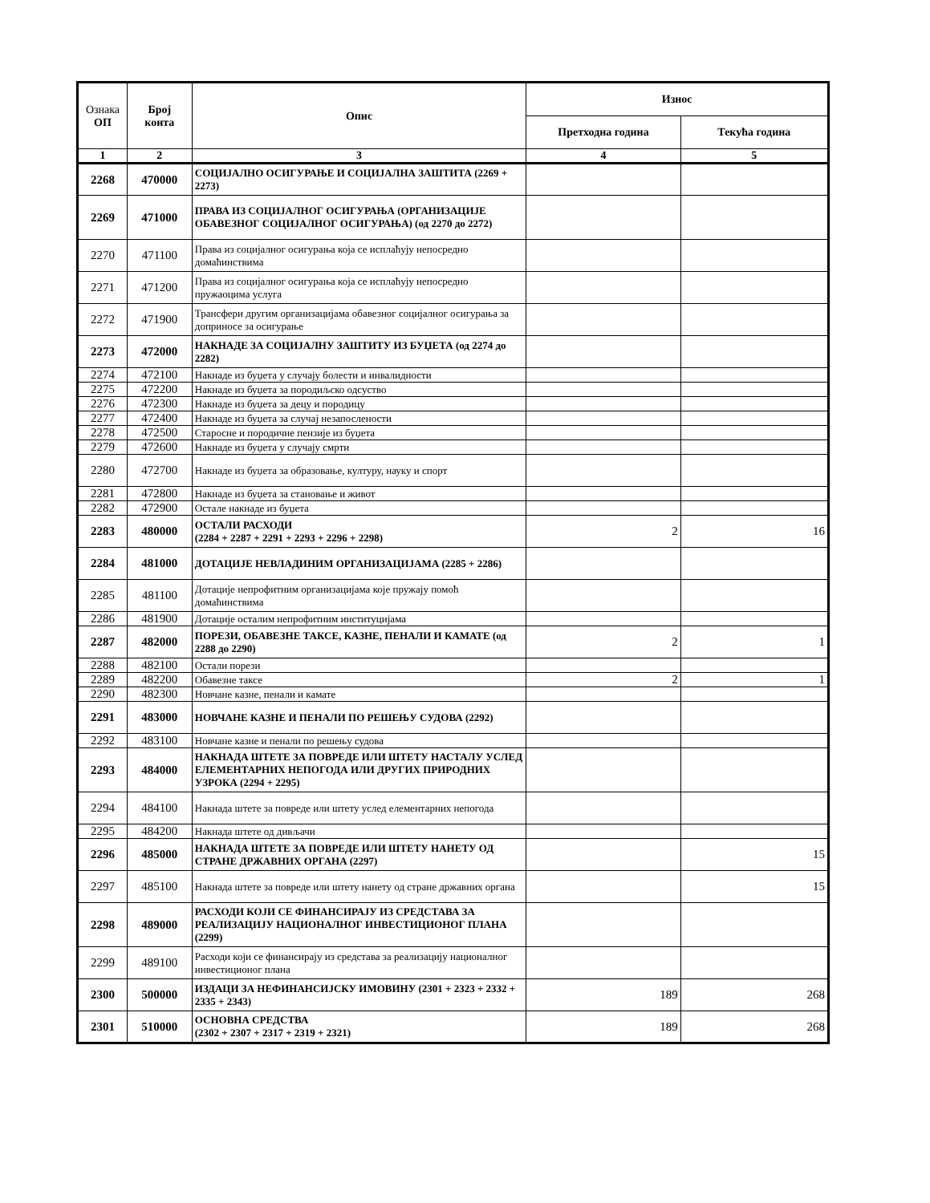| Ознака ОП | Број конта | Опис | Износ | |
| --- | --- | --- | --- | --- |
| | | | Претходна година | Текућа година |
| 1 | 2 | 3 | 4 | 5 |
| 2268 | 470000 | СОЦИЈАЛНО ОСИГУРАЊЕ И СОЦИЈАЛНА ЗАШТИТА (2269 + 2273) | | |
| 2269 | 471000 | ПРАВА ИЗ СОЦИЈАЛНОГ ОСИГУРАЊА (ОРГАНИЗАЦИЈЕ ОБАВЕЗНОГ СОЦИЈАЛНОГ ОСИГУРАЊА) (од 2270 до 2272) | | |
| 2270 | 471100 | Права из социјалног осигурања која се исплаћују непосредно домаћинствима | | |
| 2271 | 471200 | Права из социјалног осигурања која се исплаћују непосредно пружаоцима услуга | | |
| 2272 | 471900 | Трансфери другим организацијама обавезног социјалног осигурања за доприносе за осигурање | | |
| 2273 | 472000 | НАКНАДЕ ЗА СОЦИЈАЛНУ ЗАШТИТУ ИЗ БУЏЕТА (од 2274 до 2282) | | |
| 2274 | 472100 | Накнаде из буџета у случају болести и инвалидности | | |
| 2275 | 472200 | Накнаде из буџета за породиљско одсуство | | |
| 2276 | 472300 | Накнаде из буџета за децу и породицу | | |
| 2277 | 472400 | Накнаде из буџета за случај незапослености | | |
| 2278 | 472500 | Старосне и породичне пензије из буџета | | |
| 2279 | 472600 | Накнаде из буџета у случају смрти | | |
| 2280 | 472700 | Накнаде из буџета за образовање, културу, науку и спорт | | |
| 2281 | 472800 | Накнаде из буџета за становање и живот | | |
| 2282 | 472900 | Остале накнаде из буџета | | |
| 2283 | 480000 | ОСТАЛИ РАСХОДИ (2284 + 2287 + 2291 + 2293 + 2296 + 2298) | 2 | 16 |
| 2284 | 481000 | ДОТАЦИЈЕ НЕВЛАДИНИМ ОРГАНИЗАЦИЈАМА (2285 + 2286) | | |
| 2285 | 481100 | Дотације непрофитним организацијама које пружају помоћ домаћинствима | | |
| 2286 | 481900 | Дотације осталим непрофитним институцијама | | |
| 2287 | 482000 | ПОРЕЗИ, ОБАВЕЗНЕ ТАКСЕ, КАЗНЕ, ПЕНАЛИ И КАМАТЕ (од 2288 до 2290) | 2 | 1 |
| 2288 | 482100 | Остали порези | | |
| 2289 | 482200 | Обавезне таксе | 2 | 1 |
| 2290 | 482300 | Новчане казне, пенали и камате | | |
| 2291 | 483000 | НОВЧАНЕ КАЗНЕ И ПЕНАЛИ ПО РЕШЕЊУ СУДОВА (2292) | | |
| 2292 | 483100 | Новчане казне и пенали по решењу судова | | |
| 2293 | 484000 | НАКНАДА ШТЕТЕ ЗА ПОВРЕДЕ ИЛИ ШТЕТУ НАСТАЛУ УСЛЕД ЕЛЕМЕНТАРНИХ НЕПОГОДА ИЛИ ДРУГИХ ПРИРОДНИХ УЗРОКА (2294 + 2295) | | |
| 2294 | 484100 | Накнада штете за повреде или штету услед елементарних непогода | | |
| 2295 | 484200 | Накнада штете од дивљачи | | |
| 2296 | 485000 | НАКНАДА ШТЕТЕ ЗА ПОВРЕДЕ ИЛИ ШТЕТУ НАНЕТУ ОД СТРАНЕ ДРЖАВНИХ ОРГАНА (2297) | | 15 |
| 2297 | 485100 | Накнада штете за повреде или штету нанету од стране државних органа | | 15 |
| 2298 | 489000 | РАСХОДИ КОЈИ СЕ ФИНАНСИРАЈУ ИЗ СРЕДСТАВА ЗА РЕАЛИЗАЦИЈУ НАЦИОНАЛНОГ ИНВЕСТИЦИОНОГ ПЛАНА (2299) | | |
| 2299 | 489100 | Расходи који се финансирају из средстава за реализацију националног инвестиционог плана | | |
| 2300 | 500000 | ИЗДАЦИ ЗА НЕФИНАНСИЈСКУ ИМОВИНУ (2301 + 2323 + 2332 + 2335 + 2343) | 189 | 268 |
| 2301 | 510000 | ОСНОВНА СРЕДСТВА (2302 + 2307 + 2317 + 2319 + 2321) | 189 | 268 |